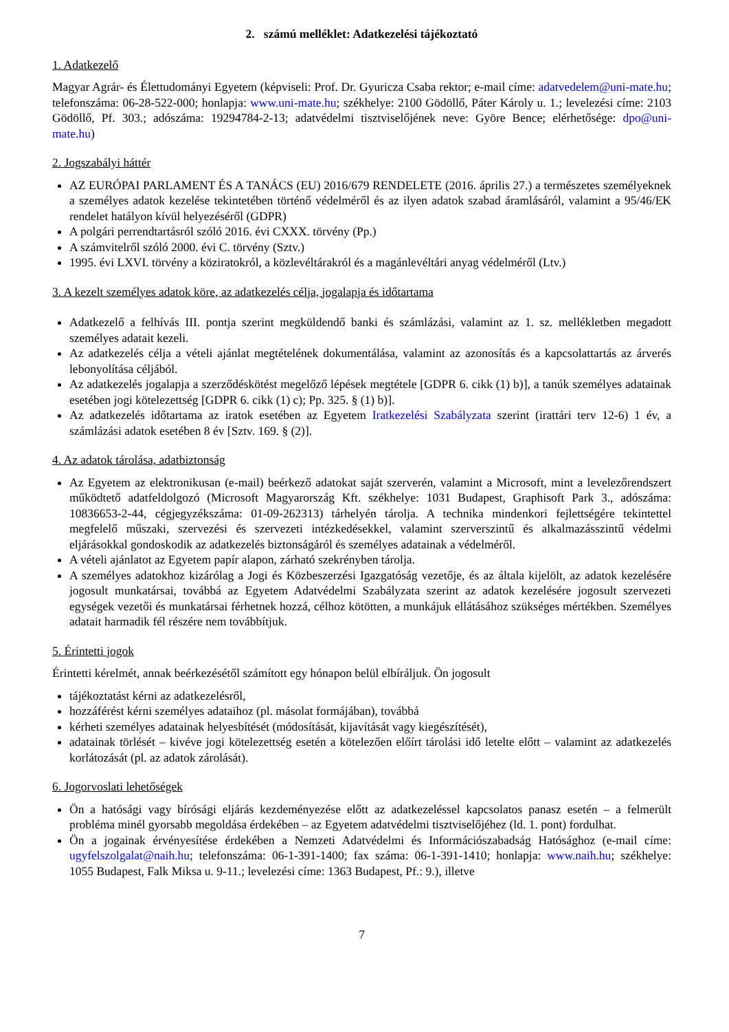2. számú melléklet: Adatkezelési tájékoztató
1. Adatkezelő
Magyar Agrár- és Élettudományi Egyetem (képviseli: Prof. Dr. Gyuricza Csaba rektor; e-mail címe: adatvedelem@uni-mate.hu; telefonszáma: 06-28-522-000; honlapja: www.uni-mate.hu; székhelye: 2100 Gödöllő, Páter Károly u. 1.; levelezési címe: 2103 Gödöllő, Pf. 303.; adószáma: 19294784-2-13; adatvédelmi tisztviselőjének neve: Györe Bence; elérhetősége: dpo@uni-mate.hu)
2. Jogszabályi háttér
AZ EURÓPAI PARLAMENT ÉS A TANÁCS (EU) 2016/679 RENDELETE (2016. április 27.) a természetes személyeknek a személyes adatok kezelése tekintetében történő védelméről és az ilyen adatok szabad áramlásáról, valamint a 95/46/EK rendelet hatályon kívül helyezéséről (GDPR)
A polgári perrendtartásról szóló 2016. évi CXXX. törvény (Pp.)
A számvitelről szóló 2000. évi C. törvény (Sztv.)
1995. évi LXVI. törvény a köziratokról, a közlevéltárakról és a magánlevéltári anyag védelméről (Ltv.)
3. A kezelt személyes adatok köre, az adatkezelés célja, jogalapja és időtartama
Adatkezelő a felhívás III. pontja szerint megküldendő banki és számlázási, valamint az 1. sz. mellékletben megadott személyes adatait kezeli.
Az adatkezelés célja a vételi ajánlat megtételének dokumentálása, valamint az azonosítás és a kapcsolattartás az árverés lebonyolítása céljából.
Az adatkezelés jogalapja a szerződéskötést megelőző lépések megtétele [GDPR 6. cikk (1) b)], a tanúk személyes adatainak esetében jogi kötelezettség [GDPR 6. cikk (1) c); Pp. 325. § (1) b)].
Az adatkezelés időtartama az iratok esetében az Egyetem Iratkezelési Szabályzata szerint (irattári terv 12-6) 1 év, a számlázási adatok esetében 8 év [Sztv. 169. § (2)].
4. Az adatok tárolása, adatbiztonság
Az Egyetem az elektronikusan (e-mail) beérkező adatokat saját szerverén, valamint a Microsoft, mint a levelezőrendszert működtető adatfeldolgozó (Microsoft Magyarország Kft. székhelye: 1031 Budapest, Graphisoft Park 3., adószáma: 10836653-2-44, cégjegyzékszáma: 01-09-262313) tárhelyén tárolja. A technika mindenkori fejlettségére tekintettel megfelelő műszaki, szervezési és szervezeti intézkedésekkel, valamint szerverszintű és alkalmazásszintű védelmi eljárásokkal gondoskodik az adatkezelés biztonságáról és személyes adatainak a védelméről.
A vételi ajánlatot az Egyetem papír alapon, zárható szekrényben tárolja.
A személyes adatokhoz kizárólag a Jogi és Közbeszerzési Igazgatóság vezetője, és az általa kijelölt, az adatok kezelésére jogosult munkatársai, továbbá az Egyetem Adatvédelmi Szabályzata szerint az adatok kezelésére jogosult szervezeti egységek vezetői és munkatársai férhetnek hozzá, célhoz kötötten, a munkájuk ellátásához szükséges mértékben. Személyes adatait harmadik fél részére nem továbbítjuk.
5. Érintetti jogok
Érintetti kérelmét, annak beérkezésétől számított egy hónapon belül elbíráljuk. Ön jogosult
tájékoztatást kérni az adatkezelésről,
hozzáférést kérni személyes adataihoz (pl. másolat formájában), továbbá
kérheti személyes adatainak helyesbítését (módosítását, kijavítását vagy kiegészítését),
adatainak törlését – kivéve jogi kötelezettség esetén a kötelezően előírt tárolási idő letelte előtt – valamint az adatkezelés korlátozását (pl. az adatok zárolását).
6. Jogorvoslati lehetőségek
Ön a hatósági vagy bírósági eljárás kezdeményezése előtt az adatkezeléssel kapcsolatos panasz esetén – a felmerült probléma minél gyorsabb megoldása érdekében – az Egyetem adatvédelmi tisztviselőjéhez (ld. 1. pont) fordulhat.
Ön a jogainak érvényesítése érdekében a Nemzeti Adatvédelmi és Információszabadság Hatósághoz (e-mail címe: ugyfelszolgalat@naih.hu; telefonszáma: 06-1-391-1400; fax száma: 06-1-391-1410; honlapja: www.naih.hu; székhelye: 1055 Budapest, Falk Miksa u. 9-11.; levelezési címe: 1363 Budapest, Pf.: 9.), illetve
7